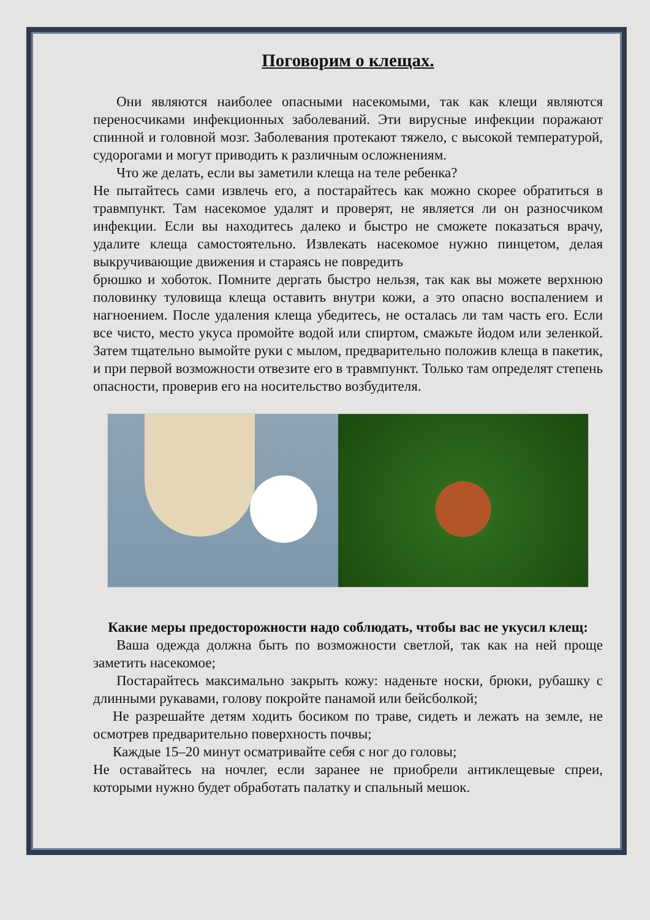Поговорим о клещах.
Они являются наиболее опасными насекомыми, так как клещи являются переносчиками инфекционных заболеваний. Эти вирусные инфекции поражают спинной и головной мозг. Заболевания протекают тяжело, с высокой температурой, судорогами и могут приводить к различным осложнениям.
Что же делать, если вы заметили клеща на теле ребенка?
Не пытайтесь сами извлечь его, а постарайтесь как можно скорее обратиться в травмпункт. Там насекомое удалят и проверят, не является ли он разносчиком инфекции. Если вы находитесь далеко и быстро не сможете показаться врачу, удалите клеща самостоятельно. Извлекать насекомое нужно пинцетом, делая выкручивающие движения и стараясь не повредить
брюшко и хоботок. Помните дергать быстро нельзя, так как вы можете верхнюю половинку туловища клеща оставить внутри кожи, а это опасно воспалением и нагноением. После удаления клеща убедитесь, не осталась ли там часть его. Если все чисто, место укуса промойте водой или спиртом, смажьте йодом или зеленкой. Затем тщательно вымойте руки с мылом, предварительно положив клеща в пакетик, и при первой возможности отвезите его в травмпункт. Только там определят степень опасности, проверив его на носительство возбудителя.
Какие меры предосторожности надо соблюдать, чтобы вас не укусил клещ:
Ваша одежда должна быть по возможности светлой, так как на ней проще заметить насекомое;
Постарайтесь максимально закрыть кожу: наденьте носки, брюки, рубашку с длинными рукавами, голову покройте панамой или бейсболкой;
Не разрешайте детям ходить босиком по траве, сидеть и лежать на земле, не осмотрев предварительно поверхность почвы;
Каждые 15–20 минут осматривайте себя с ног до головы;
Не оставайтесь на ночлег, если заранее не приобрели антиклещевые спреи, которыми нужно будет обработать палатку и спальный мешок.